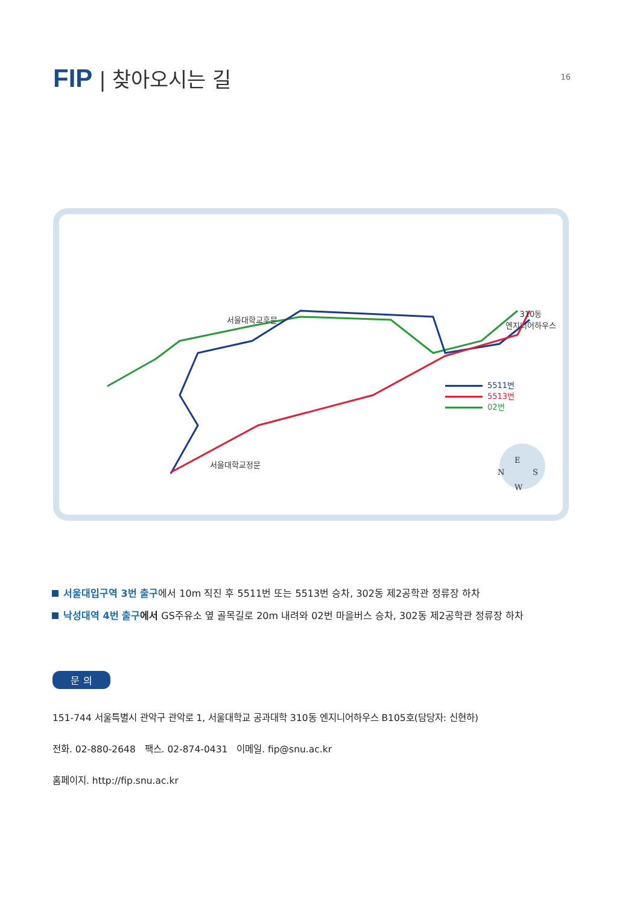FIP | 찾아오시는 길
16
서울대학교후문
310동
엔지니어하우스
서울대학교정문
5511번
5513번
02번
E
N S
W
서울대입구역 3번 출구에서 10m 직진 후 5511번 또는 5513번 승차, 302동 제2공학관 정류장 하차
낙성대역 4번 출구 에서 GS주유소 옆 골목길로 20m 내려와 02번 마을버스 승차, 302동 제2공학관 정류장 하차
문 의
151-744 서울특별시 관악구 관악로 1, 서울대학교 공과대학 310동 엔지니어하우스 B105호(담당자: 신현하)
전화. 02-880-2648 팩스. 02-874-0431 이메일. fip@snu.ac.kr
홈페이지. http://fip.snu.ac.kr